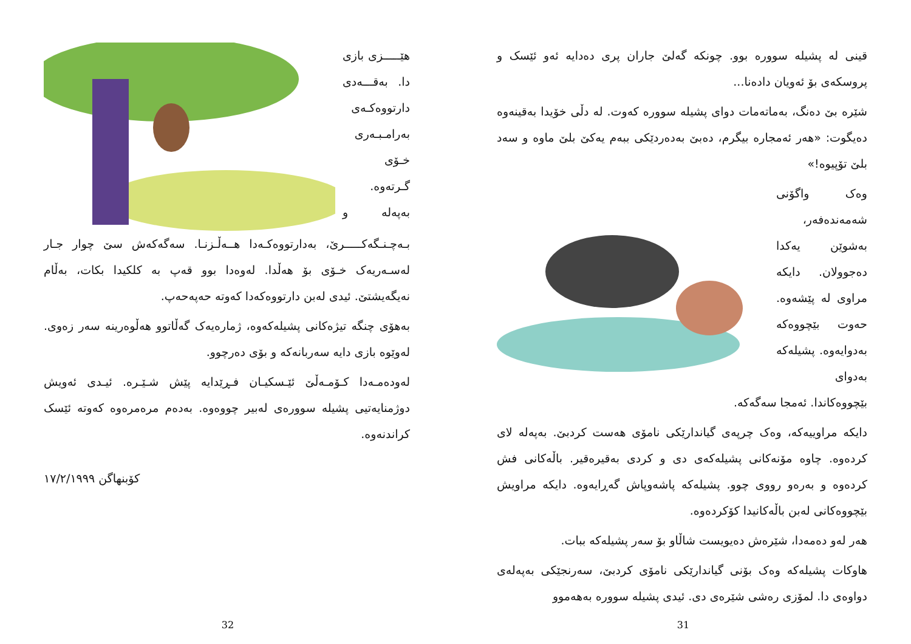هێـــــزی بازی دا. بەقـــەدی دارتووەکـەی بەرامـبـەری خـۆی گـرتەوە. بەپەلە و بـەچـنـگەکـــــرێ، بەدارتووەکـەدا هــەڵـزنـا. سەگەکەش سێ چوار جـار لەسـەریەک خـۆی بۆ هەڵدا. لەوەدا بوو قەپ بە کلکیدا بکات، بەڵام نەیگەیشتێ. ئیدی لەبن دارتووەکەدا کەوتە حەپەحەپ.
بەهۆی چنگە تیژەکانی پشیلەکەوە، ژمارەیەک گەڵاتوو هەڵوەرینە سەر زەوی. لەوێوە بازی دایە سەربانەکە و بۆی دەرچوو.
لەودەمـەدا کـۆمـەڵێ ئێـسکیـان فـڕێدایە پێش شـێـرە. ئیـدی ئەویش دوژمنایەتیی پشیلە سوورەی لەبیر چووەوە. بەدەم مرەمرەوە کەوتە ئێسک کراندنەوە.
کۆبنهاگن ١٧/٢/١٩٩٩
32
قینی لە پشیلە سوورە بوو. چونکە گەلێ جاران پری دەدایە ئەو ئێسک و پروسکەی بۆ ئەویان دادەنا...
شێرە بێ دەنگ، بەماتەمات دوای پشیلە سوورە کەوت. لە دڵی خۆیدا بەقینەوە دەیگوت: «هەر ئەمجارە بیگرم، دەبێ بەدەردێکی ببەم یەکێ بلێ ماوە و سەد بلێ تۆپیوە!»
وەک واگۆنی شەمەندەفەر، بەشوێن یەکدا دەجوولان. دایکە مراوی لە پێشەوە. حەوت بێچووەکە بەدوایەوە. پشیلەکە بەدوای بێچووەکاندا. ئەمجا سەگەکە.
دایکە مراوییەکە، وەک چرپەی گیاندارێکی نامۆی هەست کردبێ. بەپەلە لای کردەوە. چاوە مۆنەکانی پشیلەکەی دی و کردی بەقیرەقیر. باڵەکانی فش کردەوە و بەرەو رووی چوو. پشیلەکە پاشەوپاش گەڕایەوە. دایکە مراویش بێچووەکانی لەبن باڵەکانیدا کۆکردەوە.
هەر لەو دەمەدا، شێرەش دەیویست شاڵاو بۆ سەر پشیلەکە ببات.
هاوکات پشیلەکە وەک بۆنی گیاندارێکی نامۆی کردبێ، سەرنجێکی بەپەلەی دواوەی دا. لمۆزی رەشی شێرەی دی. ئیدی پشیلە سوورە بەهەموو
31